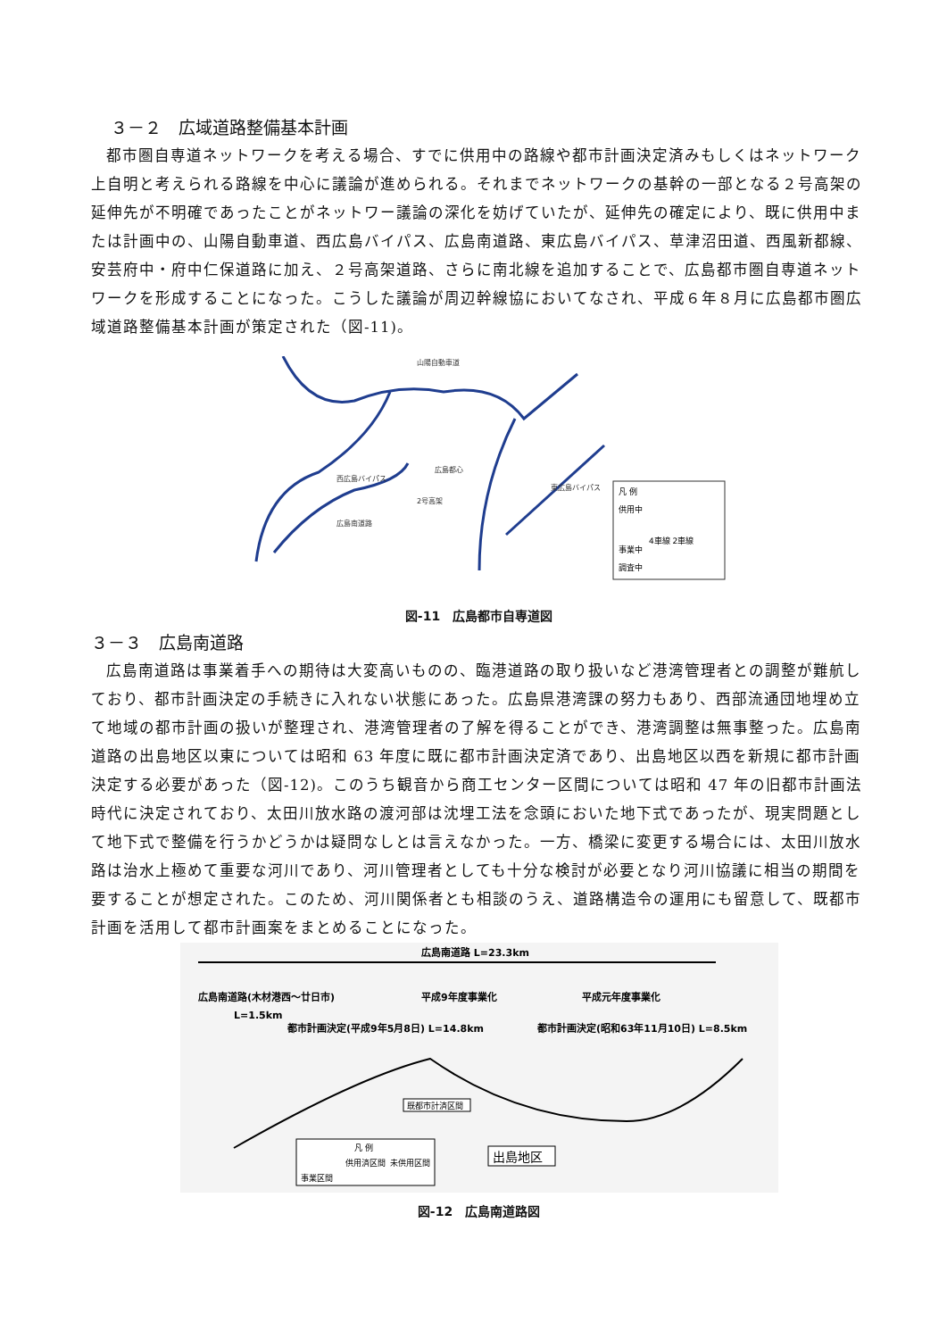３－２　広域道路整備基本計画
都市圏自専道ネットワークを考える場合、すでに供用中の路線や都市計画決定済みもしくはネットワーク上自明と考えられる路線を中心に議論が進められる。それまでネットワークの基幹の一部となる２号高架の延伸先が不明確であったことがネットワー議論の深化を妨げていたが、延伸先の確定により、既に供用中または計画中の、山陽自動車道、西広島バイパス、広島南道路、東広島バイパス、草津沼田道、西風新都線、安芸府中・府中仁保道路に加え、２号高架道路、さらに南北線を追加することで、広島都市圏自専道ネットワークを形成することになった。こうした議論が周辺幹線協においてなされ、平成６年８月に広島都市圏広域道路整備基本計画が策定された（図-11)。
山陽自動車道
広島都心
西広島バイパス
東広島バイパス
広島南道路
2号高架
凡 例
供用中
4車線 2車線
事業中
調査中
図-11　広島都市自専道図
３－３　広島南道路
広島南道路は事業着手への期待は大変高いものの、臨港道路の取り扱いなど港湾管理者との調整が難航しており、都市計画決定の手続きに入れない状態にあった。広島県港湾課の努力もあり、西部流通団地埋め立て地域の都市計画の扱いが整理され、港湾管理者の了解を得ることができ、港湾調整は無事整った。広島南道路の出島地区以東については昭和 63 年度に既に都市計画決定済であり、出島地区以西を新規に都市計画決定する必要があった（図-12)。このうち観音から商工センター区間については昭和 47 年の旧都市計画法時代に決定されており、太田川放水路の渡河部は沈埋工法を念頭においた地下式であったが、現実問題として地下式で整備を行うかどうかは疑問なしとは言えなかった。一方、橋梁に変更する場合には、太田川放水路は治水上極めて重要な河川であり、河川管理者としても十分な検討が必要となり河川協議に相当の期間を要することが想定された。このため、河川関係者とも相談のうえ、道路構造令の運用にも留意して、既都市計画を活用して都市計画案をまとめることになった。
広島南道路 L=23.3km
広島南道路(木材港西～廿日市)
L=1.5km
平成9年度事業化
平成元年度事業化
都市計画決定(平成9年5月8日) L=14.8km
都市計画決定(昭和63年11月10日) L=8.5km
既都市計済区間
出島地区
凡 例
供用済区間
未供用区間
事業区間
図-12　広島南道路図